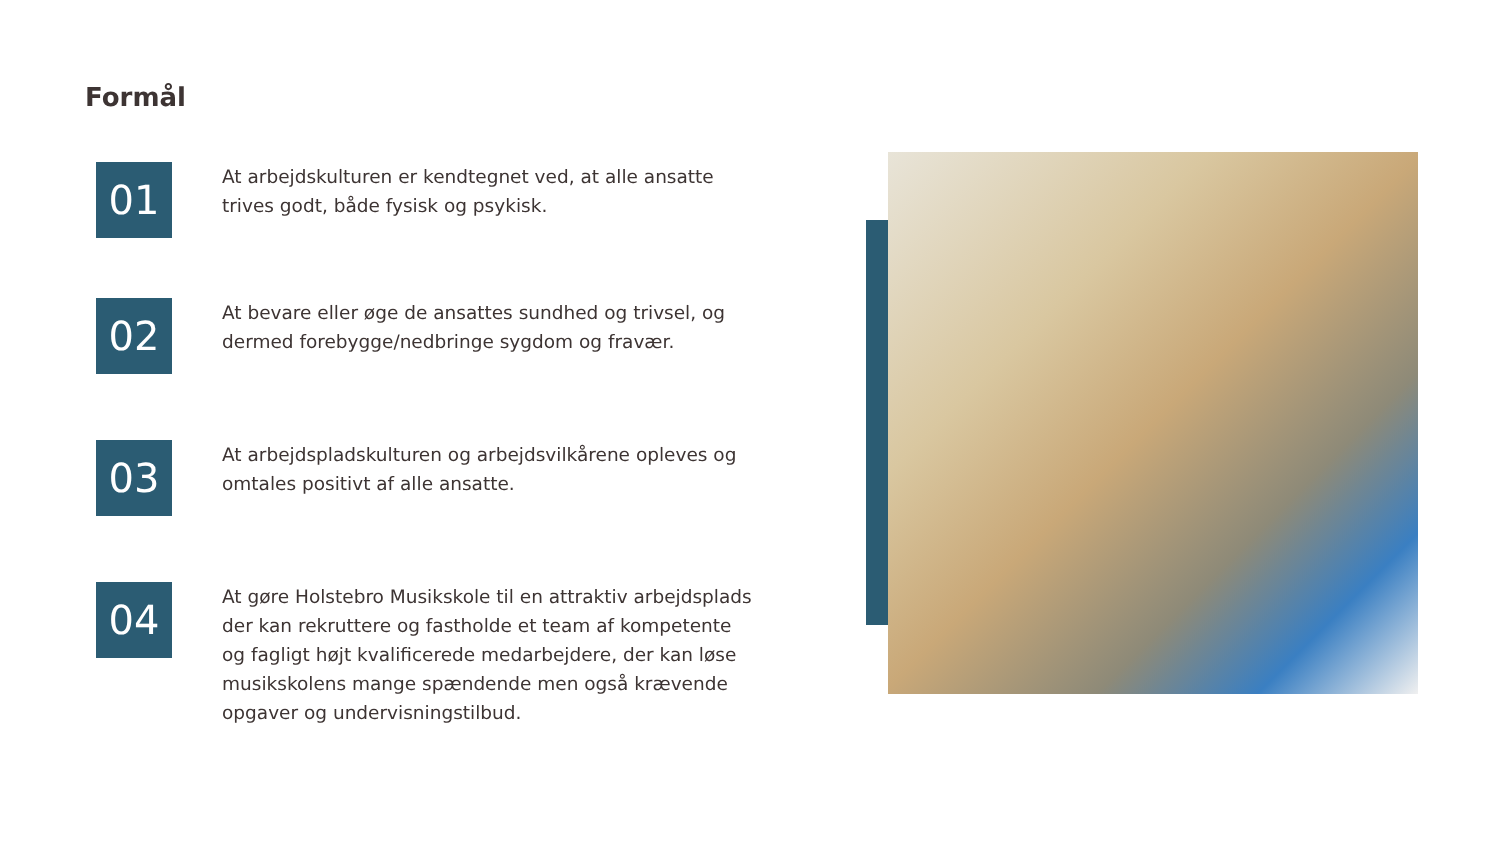Formål
01
At arbejdskulturen er kendtegnet ved, at alle ansatte trives godt, både fysisk og psykisk.
02
At bevare eller øge de ansattes sundhed og trivsel, og dermed forebygge/nedbringe sygdom og fravær.
03
At arbejdspladskulturen og arbejdsvilkårene opleves og omtales positivt af alle ansatte.
04
At gøre Holstebro Musikskole til en attraktiv arbejdsplads der kan rekruttere og fastholde et team af kompetente og fagligt højt kvalificerede medarbejdere, der kan løse musikskolens mange spændende men også krævende opgaver og undervisningstilbud.